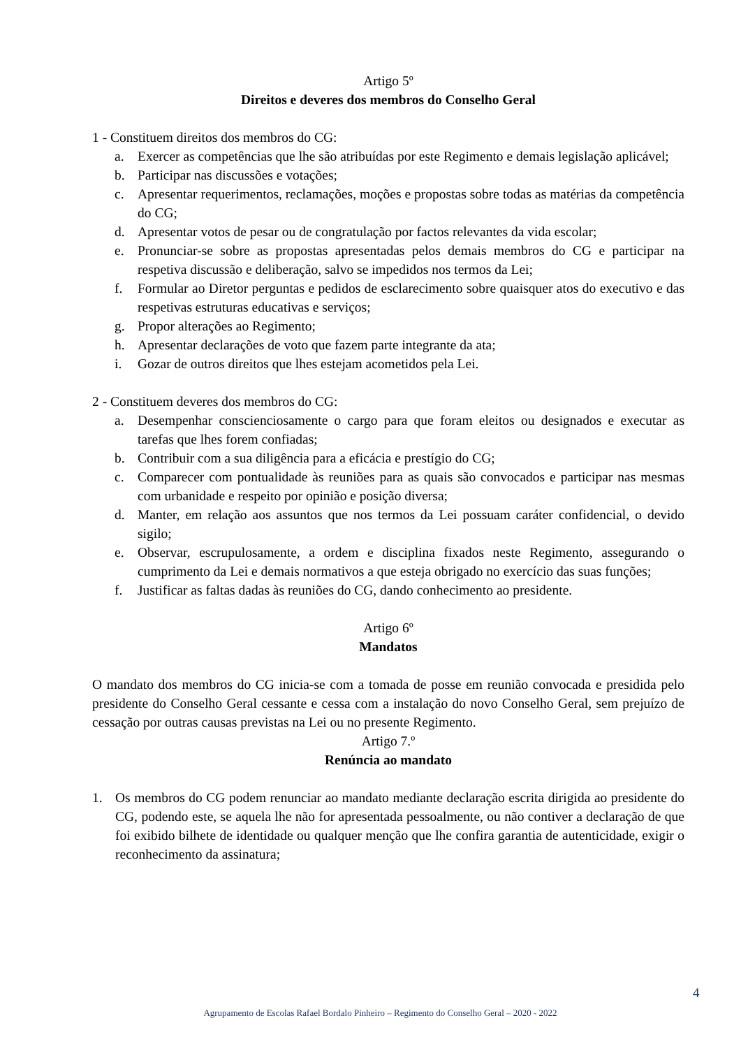Artigo 5º
Direitos e deveres dos membros do Conselho Geral
1 - Constituem direitos dos membros do CG:
a. Exercer as competências que lhe são atribuídas por este Regimento e demais legislação aplicável;
b. Participar nas discussões e votações;
c. Apresentar requerimentos, reclamações, moções e propostas sobre todas as matérias da competência do CG;
d. Apresentar votos de pesar ou de congratulação por factos relevantes da vida escolar;
e. Pronunciar-se sobre as propostas apresentadas pelos demais membros do CG e participar na respetiva discussão e deliberação, salvo se impedidos nos termos da Lei;
f. Formular ao Diretor perguntas e pedidos de esclarecimento sobre quaisquer atos do executivo e das respetivas estruturas educativas e serviços;
g. Propor alterações ao Regimento;
h. Apresentar declarações de voto que fazem parte integrante da ata;
i. Gozar de outros direitos que lhes estejam acometidos pela Lei.
2 - Constituem deveres dos membros do CG:
a. Desempenhar conscienciosamente o cargo para que foram eleitos ou designados e executar as tarefas que lhes forem confiadas;
b. Contribuir com a sua diligência para a eficácia e prestígio do CG;
c. Comparecer com pontualidade às reuniões para as quais são convocados e participar nas mesmas com urbanidade e respeito por opinião e posição diversa;
d. Manter, em relação aos assuntos que nos termos da Lei possuam caráter confidencial, o devido sigilo;
e. Observar, escrupulosamente, a ordem e disciplina fixados neste Regimento, assegurando o cumprimento da Lei e demais normativos a que esteja obrigado no exercício das suas funções;
f. Justificar as faltas dadas às reuniões do CG, dando conhecimento ao presidente.
Artigo 6º
Mandatos
O mandato dos membros do CG inicia-se com a tomada de posse em reunião convocada e presidida pelo presidente do Conselho Geral cessante e cessa com a instalação do novo Conselho Geral, sem prejuízo de cessação por outras causas previstas na Lei ou no presente Regimento.
Artigo 7.º
Renúncia ao mandato
1. Os membros do CG podem renunciar ao mandato mediante declaração escrita dirigida ao presidente do CG, podendo este, se aquela lhe não for apresentada pessoalmente, ou não contiver a declaração de que foi exibido bilhete de identidade ou qualquer menção que lhe confira garantia de autenticidade, exigir o reconhecimento da assinatura;
4
Agrupamento de Escolas Rafael Bordalo Pinheiro – Regimento do Conselho Geral – 2020 - 2022